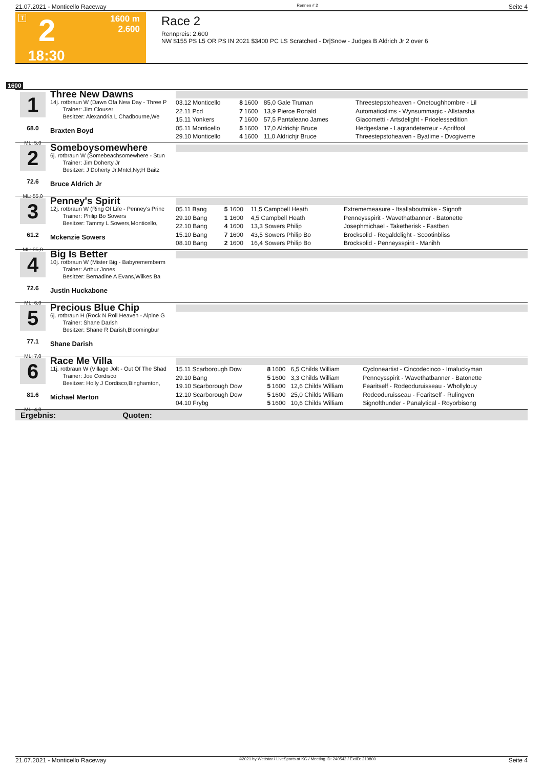21.07.2021 - Monticello Raceway Rennen # 2 Seite 4
T 2
1600 m
2.600
18:30
Race 2
Rennpreis: 2.600
NW $155 PS L5 OR PS IN 2021 $3400 PC LS Scratched - Dr|Snow - Judges B Aldrich Jr 2 over 6
1600
1
68.0
ML: 5,0
Three New Dawns
14j. rotbraun W (Dawn Ofa New Day - Three P
Trainer: Jim Clouser
Besitzer: Alexandria L Chadbourne,We
Braxten Boyd
| 03.12 Monticello | 8 | 1600 | 85,0 Gale Truman | Threestepstoheaven - Onetoughhombre - Lil |
| 22.11 Pcd | 7 | 1600 | 13,9 Pierce Ronald | Automaticslims - Wynsummagic - Allstarsha |
| 15.11 Yonkers | 7 | 1600 | 57,5 Pantaleano James | Giacometti - Artsdelight - Pricelessedition |
| 05.11 Monticello | 5 | 1600 | 17,0 Aldrichjr Bruce | Hedgeslane - Lagrandeterreur - Aprilfool |
| 29.10 Monticello | 4 | 1600 | 11,0 Aldrichjr Bruce | Threestepstoheaven - Byatime - Dvcgiveme |
2
72.6
ML: 55,0
Someboysomewhere
6j. rotbraun W (Somebeachsomewhere - Stun
Trainer: Jim Doherty Jr
Besitzer: J Doherty Jr,Mntcl,Ny;H Baitz
Bruce Aldrich Jr
3
61.2
ML: 35,0
Penney's Spirit
12j. rotbraun W (Ring Of Life - Penney's Princ
Trainer: Philip Bo Sowers
Besitzer: Tammy L Sowers,Monticello,
Mckenzie Sowers
| 05.11 Bang | 5 | 1600 | 11,5 Campbell Heath | Extrememeasure - Itsallaboutmike - Signoft |
| 29.10 Bang | 1 | 1600 | 4,5 Campbell Heath | Penneysspirit - Wavethatbanner - Batonette |
| 22.10 Bang | 4 | 1600 | 13,3 Sowers Philip | Josephmichael - Taketherisk - Fastben |
| 15.10 Bang | 7 | 1600 | 43,5 Sowers Philip Bo | Brocksolid - Regaldelight - Scootinbliss |
| 08.10 Bang | 2 | 1600 | 16,4 Sowers Philip Bo | Brocksolid - Penneysspirit - Manihh |
4
72.6
ML: 6,0
Big Is Better
10j. rotbraun W (Mister Big - Babyrememberm
Trainer: Arthur Jones
Besitzer: Bernadine A Evans,Wilkes Ba
Justin Huckabone
5
77.1
ML: 7,0
Precious Blue Chip
6j. rotbraun H (Rock N Roll Heaven - Alpine G
Trainer: Shane Darish
Besitzer: Shane R Darish,Bloomingbur
Shane Darish
6
81.6
ML: 4,0
Race Me Villa
11j. rotbraun W (Village Jolt - Out Of The Shad
Trainer: Joe Cordisco
Besitzer: Holly J Cordisco,Binghamton,
Michael Merton
| 15.11 Scarborough Dow | 8 | 1600 | 6,5 Childs William | Cycloneartist - Cincodecinco - Imaluckyman |
| 29.10 Bang | 5 | 1600 | 3,3 Childs William | Penneysspirit - Wavethatbanner - Batonette |
| 19.10 Scarborough Dow | 5 | 1600 | 12,6 Childs William | Fearitself - Rodeoduruisseau - Whollylouy |
| 12.10 Scarborough Dow | 5 | 1600 | 25,0 Childs William | Rodeoduruisseau - Fearitself - Rulingvcn |
| 04.10 Frybg | 5 | 1600 | 10,6 Childs William | Signofthunder - Panalytical - Royorbisong |
Ergebnis: Quoten:
21.07.2021 - Monticello Raceway ©2021 by Wettstar / LiveSports.at KG / Meeting ID: 240542 / ExtID: 210800 Seite 4